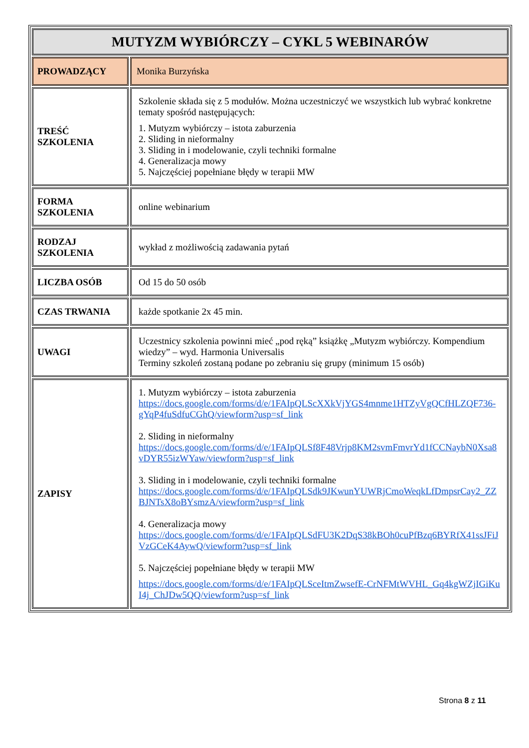| MUTYZM WYBIÓRCZY – CYKL 5 WEBINARÓW | |
| --- | --- |
| PROWADZĄCY | Monika Burzyńska |
| TREŚĆ SZKOLENIA | Szkolenie składa się z 5 modułów. Można uczestniczyć we wszystkich lub wybrać konkretne tematy spośród następujących: 1. Mutyzm wybiórczy – istota zaburzenia 2. Sliding in nieformalny 3. Sliding in i modelowanie, czyli techniki formalne 4. Generalizacja mowy 5. Najczęściej popełniane błędy w terapii MW |
| FORMA SZKOLENIA | online webinarium |
| RODZAJ SZKOLENIA | wykład z możliwością zadawania pytań |
| LICZBA OSÓB | Od 15 do 50 osób |
| CZAS TRWANIA | każde spotkanie 2x 45 min. |
| UWAGI | Uczestnicy szkolenia powinni mieć „pod ręką” książkę „Mutyzm wybiórczy. Kompendium wiedzy” – wyd. Harmonia Universalis Terminy szkoleń zostaną podane po zebraniu się grupy (minimum 15 osób) |
| ZAPISY | 1. Mutyzm wybiórczy – istota zaburzenia https://docs.google.com/forms/d/e/1FAIpQLScXXkVjYGS4mnme1HTZyVgQCfHLZQF736-gYqP4fuSdfuCGhQ/viewform?usp=sf_link 2. Sliding in nieformalny https://docs.google.com/forms/d/e/1FAIpQLSf8F48Vrjp8KM2svmFmvrYd1fCCNaybN0Xsa8vDYR55izWYaw/viewform?usp=sf_link 3. Sliding in i modelowanie, czyli techniki formalne https://docs.google.com/forms/d/e/1FAIpQLSdk9JKwunYUWRjCmoWeqkLfDmpsrCay2_ZZBJNTsX8oBYsmzA/viewform?usp=sf_link 4. Generalizacja mowy https://docs.google.com/forms/d/e/1FAIpQLSdFU3K2DqS38kBOh0cuPfBzq6BYRfX41ssJFiJVzGCeK4AywQ/viewform?usp=sf_link 5. Najczęściej popełniane błędy w terapii MW https://docs.google.com/forms/d/e/1FAIpQLSceItmZwsefE-CrNFMtWVHL_Gq4kgWZjIGiKuI4j_ChJDw5QQ/viewform?usp=sf_link |
Strona 8 z 11